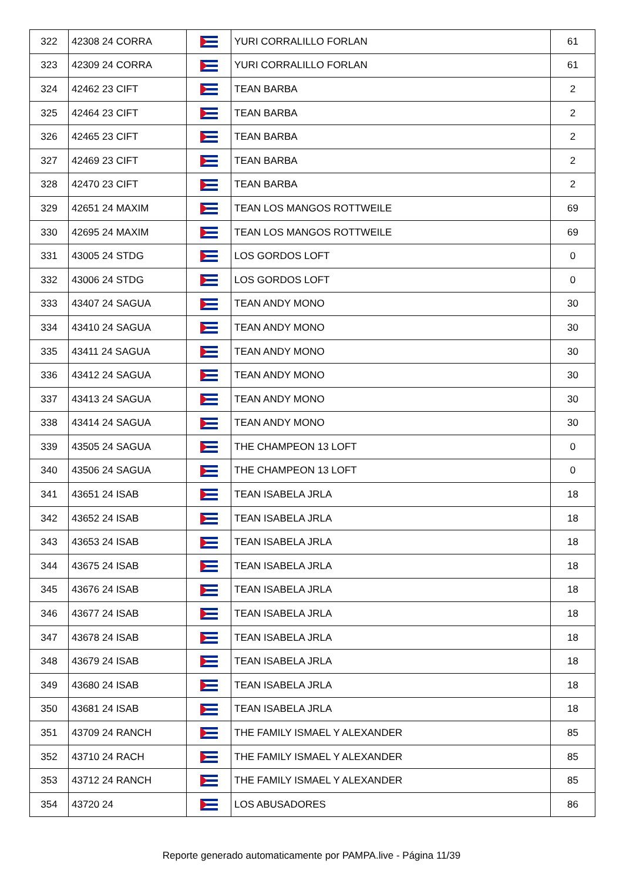| 322 | 42308 24 CORRA | | YURI CORRALILLO FORLAN | 61 |
| 323 | 42309 24 CORRA | | YURI CORRALILLO FORLAN | 61 |
| 324 | 42462 23 CIFT | | TEAN BARBA | 2 |
| 325 | 42464 23 CIFT | | TEAN BARBA | 2 |
| 326 | 42465 23 CIFT | | TEAN BARBA | 2 |
| 327 | 42469 23 CIFT | | TEAN BARBA | 2 |
| 328 | 42470 23 CIFT | | TEAN BARBA | 2 |
| 329 | 42651 24 MAXIM | | TEAN LOS MANGOS ROTTWEILE | 69 |
| 330 | 42695 24 MAXIM | | TEAN LOS MANGOS ROTTWEILE | 69 |
| 331 | 43005 24 STDG | | LOS GORDOS LOFT | 0 |
| 332 | 43006 24 STDG | | LOS GORDOS LOFT | 0 |
| 333 | 43407 24 SAGUA | | TEAN ANDY MONO | 30 |
| 334 | 43410 24 SAGUA | | TEAN ANDY MONO | 30 |
| 335 | 43411 24 SAGUA | | TEAN ANDY MONO | 30 |
| 336 | 43412 24 SAGUA | | TEAN ANDY MONO | 30 |
| 337 | 43413 24 SAGUA | | TEAN ANDY MONO | 30 |
| 338 | 43414 24 SAGUA | | TEAN ANDY MONO | 30 |
| 339 | 43505 24 SAGUA | | THE CHAMPEON 13 LOFT | 0 |
| 340 | 43506 24 SAGUA | | THE CHAMPEON 13 LOFT | 0 |
| 341 | 43651 24 ISAB | | TEAN ISABELA JRLA | 18 |
| 342 | 43652 24 ISAB | | TEAN ISABELA JRLA | 18 |
| 343 | 43653 24 ISAB | | TEAN ISABELA JRLA | 18 |
| 344 | 43675 24 ISAB | | TEAN ISABELA JRLA | 18 |
| 345 | 43676 24 ISAB | | TEAN ISABELA JRLA | 18 |
| 346 | 43677 24 ISAB | | TEAN ISABELA JRLA | 18 |
| 347 | 43678 24 ISAB | | TEAN ISABELA JRLA | 18 |
| 348 | 43679 24 ISAB | | TEAN ISABELA JRLA | 18 |
| 349 | 43680 24 ISAB | | TEAN ISABELA JRLA | 18 |
| 350 | 43681 24 ISAB | | TEAN ISABELA JRLA | 18 |
| 351 | 43709 24 RANCH | | THE FAMILY ISMAEL Y ALEXANDER | 85 |
| 352 | 43710 24 RACH | | THE FAMILY ISMAEL Y ALEXANDER | 85 |
| 353 | 43712 24 RANCH | | THE FAMILY ISMAEL Y ALEXANDER | 85 |
| 354 | 43720 24 | | LOS ABUSADORES | 86 |
Reporte generado automaticamente por PAMPA.live - Página 11/39